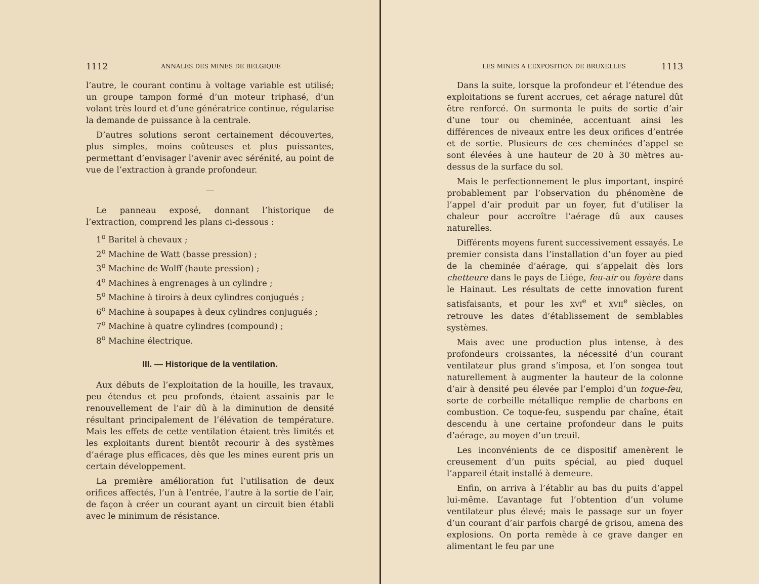1112 ANNALES DES MINES DE BELGIQUE
l’autre, le courant continu à voltage variable est utilisé; un groupe tampon formé d’un moteur triphasé, d’un volant très lourd et d’une génératrice continue, régularise la demande de puissance à la centrale.
D’autres solutions seront certainement découvertes, plus simples, moins coûteuses et plus puissantes, permettant d’envisager l’avenir avec sérénité, au point de vue de l’extraction à grande profondeur.
—
Le panneau exposé, donnant l’historique de l’extraction, comprend les plans ci-dessous :
1<sup>o</sup> Baritel à chevaux ;
2<sup>o</sup> Machine de Watt (basse pression) ;
3<sup>o</sup> Machine de Wolff (haute pression) ;
4<sup>o</sup> Machines à engrenages à un cylindre ;
5<sup>o</sup> Machine à tiroirs à deux cylindres conjugués ;
6<sup>o</sup> Machine à soupapes à deux cylindres conjugués ;
7<sup>o</sup> Machine à quatre cylindres (compound) ;
8<sup>o</sup> Machine électrique.
III. — Historique de la ventilation.
Aux débuts de l’exploitation de la houille, les travaux, peu étendus et peu profonds, étaient assainis par le renouvellement de l’air dû à la diminution de densité résultant principalement de l’élévation de température. Mais les effets de cette ventilation étaient très limités et les exploitants durent bientôt recourir à des systèmes d’aérage plus efficaces, dès que les mines eurent pris un certain développement.
La première amélioration fut l’utilisation de deux orifices affectés, l’un à l’entrée, l’autre à la sortie de l’air, de façon à créer un courant ayant un circuit bien établi avec le minimum de résistance.
LES MINES A L’EXPOSITION DE BRUXELLES 1113
Dans la suite, lorsque la profondeur et l’étendue des exploitations se furent accrues, cet aérage naturel dût être renforcé. On surmonta le puits de sortie d’air d’une tour ou cheminée, accentuant ainsi les différences de niveaux entre les deux orifices d’entrée et de sortie. Plusieurs de ces cheminées d’appel se sont élevées à une hauteur de 20 à 30 mètres au-dessus de la surface du sol.
Mais le perfectionnement le plus important, inspiré probablement par l’observation du phénomène de l’appel d’air produit par un foyer, fut d’utiliser la chaleur pour accroître l’aérage dû aux causes naturelles.
Différents moyens furent successivement essayés. Le premier consista dans l’installation d’un foyer au pied de la cheminée d’aérage, qui s’appelait dès lors chetteure dans le pays de Liége, feu-air ou foyère dans le Hainaut. Les résultats de cette innovation furent satisfaisants, et pour les XVI<sup>e</sup> et XVII<sup>e</sup> siècles, on retrouve les dates d’établissement de semblables systèmes.
Mais avec une production plus intense, à des profondeurs croissantes, la nécessité d’un courant ventilateur plus grand s’imposa, et l’on songea tout naturellement à augmenter la hauteur de la colonne d’air à densité peu élevée par l’emploi d’un toque-feu, sorte de corbeille métallique remplie de charbons en combustion. Ce toque-feu, suspendu par chaîne, était descendu à une certaine profondeur dans le puits d’aérage, au moyen d’un treuil.
Les inconvénients de ce dispositif amenèrent le creusement d’un puits spécial, au pied duquel l’appareil était installé à demeure.
Enfin, on arriva à l’établir au bas du puits d’appel lui-même. L’avantage fut l’obtention d’un volume ventilateur plus élevé; mais le passage sur un foyer d’un courant d’air parfois chargé de grisou, amena des explosions. On porta remède à ce grave danger en alimentant le feu par une